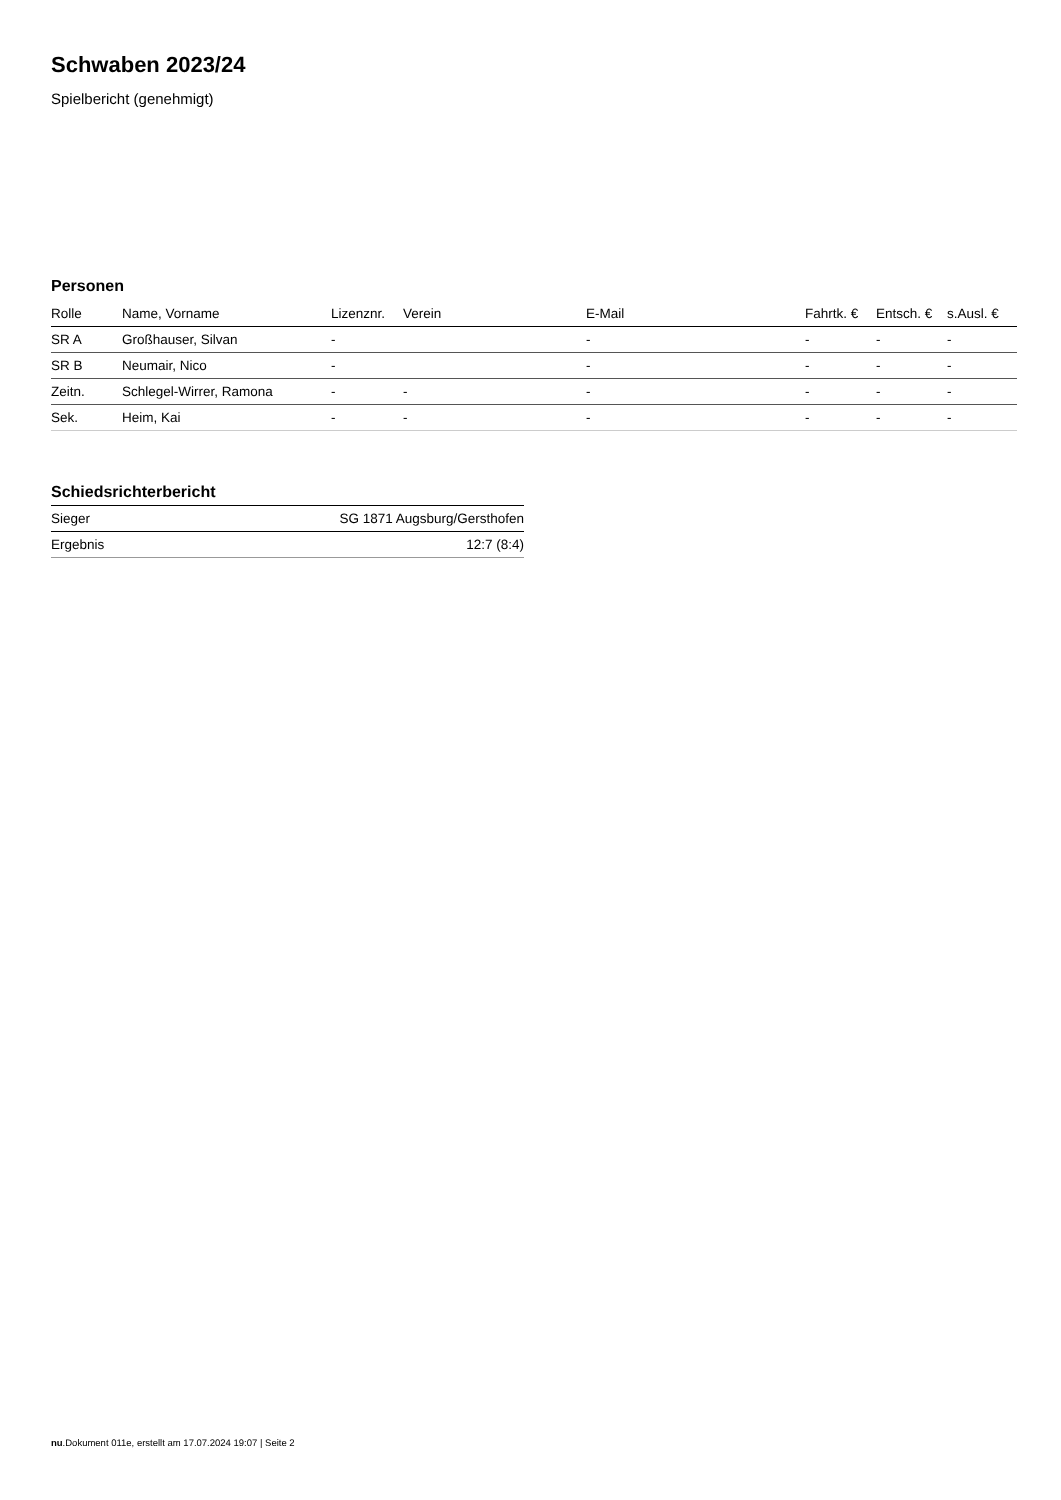Schwaben 2023/24
Spielbericht (genehmigt)
Personen
| Rolle | Name, Vorname | Lizenznr. | Verein | E-Mail | Fahrtk. € | Entsch. € | s.Ausl. € |
| --- | --- | --- | --- | --- | --- | --- | --- |
| SR A | Großhauser, Silvan | - | | - | - | - | - |
| SR B | Neumair, Nico | - | | - | - | - | - |
| Zeitn. | Schlegel-Wirrer, Ramona | - | - | - | - | - | - |
| Sek. | Heim, Kai | - | - | - | - | - | - |
Schiedsrichterbericht
| Sieger | SG 1871 Augsburg/Gersthofen |
| Ergebnis | 12:7 (8:4) |
nu.Dokument 011e, erstellt am 17.07.2024 19:07 | Seite 2